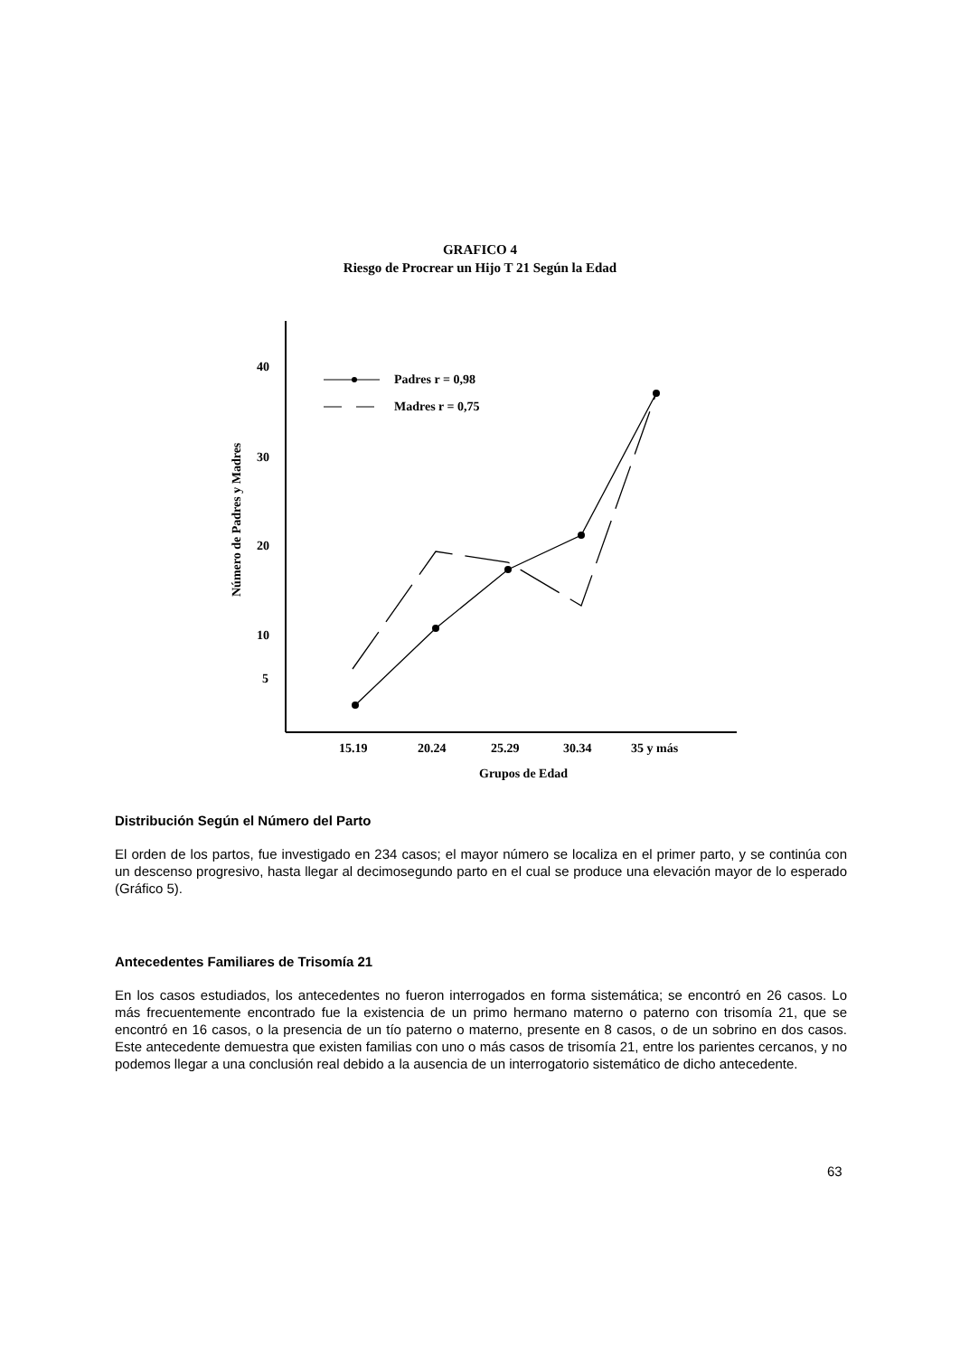GRAFICO 4
Riesgo de Procrear un Hijo T 21 Según la Edad
40
30
20
10
5
Número de Padres y Madres
Padres r = 0,98
Madres r = 0,75
15.19
20.24
25.29
30.34
35 y más
Grupos de Edad
Distribución Según el Número del Parto
El orden de los partos, fue investigado en 234 casos; el mayor número se localiza en el primer parto, y se continúa con un descenso progresivo, hasta llegar al decimosegundo parto en el cual se produce una elevación mayor de lo esperado (Gráfico 5).
Antecedentes Familiares de Trisomía 21
En los casos estudiados, los antecedentes no fueron interrogados en forma sistemática; se encontró en 26 casos. Lo más frecuentemente encontrado fue la existencia de un primo hermano materno o paterno con trisomía 21, que se encontró en 16 casos, o la presencia de un tío paterno o materno, presente en 8 casos, o de un sobrino en dos casos. Este antecedente demuestra que existen familias con uno o más casos de trisomía 21, entre los parientes cercanos, y no podemos llegar a una conclusión real debido a la ausencia de un interrogatorio sistemático de dicho antecedente.
63